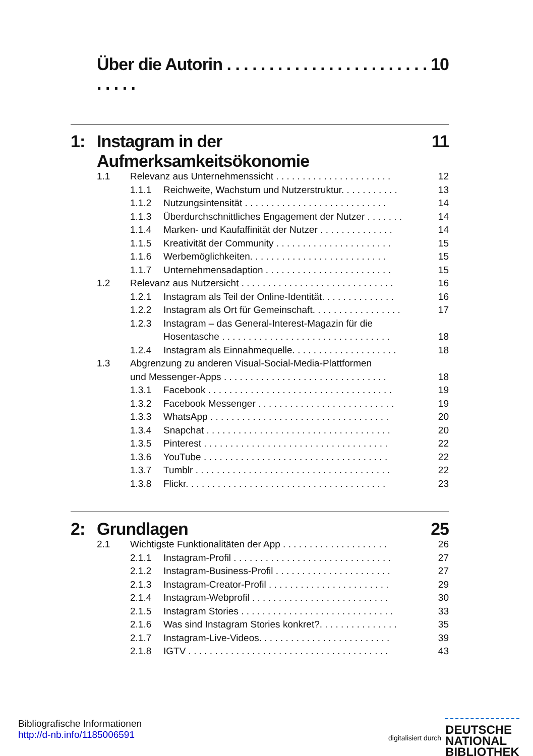Über die Autorin . . . . . . . . . . . . . . . . . . . . . . . . . . . . . 10
1: Instagram in der Aufmerksamkeitsökonomie 11
1.1 Relevanz aus Unternehmenssicht . . . . . . . . . . . . . . . . . . . . . . 12
1.1.1 Reichweite, Wachstum und Nutzerstruktur. . . . . . . . . . . 13
1.1.2 Nutzungsintensität . . . . . . . . . . . . . . . . . . . . . . . . . . . 14
1.1.3 Überdurchschnittliches Engagement der Nutzer . . . . . . . 14
1.1.4 Marken- und Kaufaffinität der Nutzer . . . . . . . . . . . . . . 14
1.1.5 Kreativität der Community . . . . . . . . . . . . . . . . . . . . . . 15
1.1.6 Werbemöglichkeiten. . . . . . . . . . . . . . . . . . . . . . . . . . 15
1.1.7 Unternehmensadaption . . . . . . . . . . . . . . . . . . . . . . . . 15
1.2 Relevanz aus Nutzersicht . . . . . . . . . . . . . . . . . . . . . . . . . . . . . 16
1.2.1 Instagram als Teil der Online-Identität. . . . . . . . . . . . . . 16
1.2.2 Instagram als Ort für Gemeinschaft. . . . . . . . . . . . . . . . . 17
1.2.3 Instagram – das General-Interest-Magazin für die
Hosentasche . . . . . . . . . . . . . . . . . . . . . . . . . . . . . . . . 18
1.2.4 Instagram als Einnahmequelle. . . . . . . . . . . . . . . . . . . . 18
1.3 Abgrenzung zu anderen Visual-Social-Media-Plattformen
und Messenger-Apps . . . . . . . . . . . . . . . . . . . . . . . . . . . . . . . 18
1.3.1 Facebook . . . . . . . . . . . . . . . . . . . . . . . . . . . . . . . . . . . 19
1.3.2 Facebook Messenger . . . . . . . . . . . . . . . . . . . . . . . . . . 19
1.3.3 WhatsApp . . . . . . . . . . . . . . . . . . . . . . . . . . . . . . . . . . 20
1.3.4 Snapchat . . . . . . . . . . . . . . . . . . . . . . . . . . . . . . . . . . . 20
1.3.5 Pinterest . . . . . . . . . . . . . . . . . . . . . . . . . . . . . . . . . . . 22
1.3.6 YouTube . . . . . . . . . . . . . . . . . . . . . . . . . . . . . . . . . . . 22
1.3.7 Tumblr . . . . . . . . . . . . . . . . . . . . . . . . . . . . . . . . . . . . . 22
1.3.8 Flickr. . . . . . . . . . . . . . . . . . . . . . . . . . . . . . . . . . . . . . 23
2: Grundlagen 25
2.1 Wichtigste Funktionalitäten der App . . . . . . . . . . . . . . . . . . . . 26
2.1.1 Instagram-Profil . . . . . . . . . . . . . . . . . . . . . . . . . . . . . . 27
2.1.2 Instagram-Business-Profil . . . . . . . . . . . . . . . . . . . . . . 27
2.1.3 Instagram-Creator-Profil . . . . . . . . . . . . . . . . . . . . . . . 29
2.1.4 Instagram-Webprofil . . . . . . . . . . . . . . . . . . . . . . . . . . 30
2.1.5 Instagram Stories . . . . . . . . . . . . . . . . . . . . . . . . . . . . . 33
2.1.6 Was sind Instagram Stories konkret?. . . . . . . . . . . . . . . 35
2.1.7 Instagram-Live-Videos. . . . . . . . . . . . . . . . . . . . . . . . . 39
2.1.8 IGTV . . . . . . . . . . . . . . . . . . . . . . . . . . . . . . . . . . . . . . 43
Bibliografische Informationen
http://d-nb.info/1185006591
digitalisiert durch DEUTSCHE
NATIONAL
BIBLIOTHEK